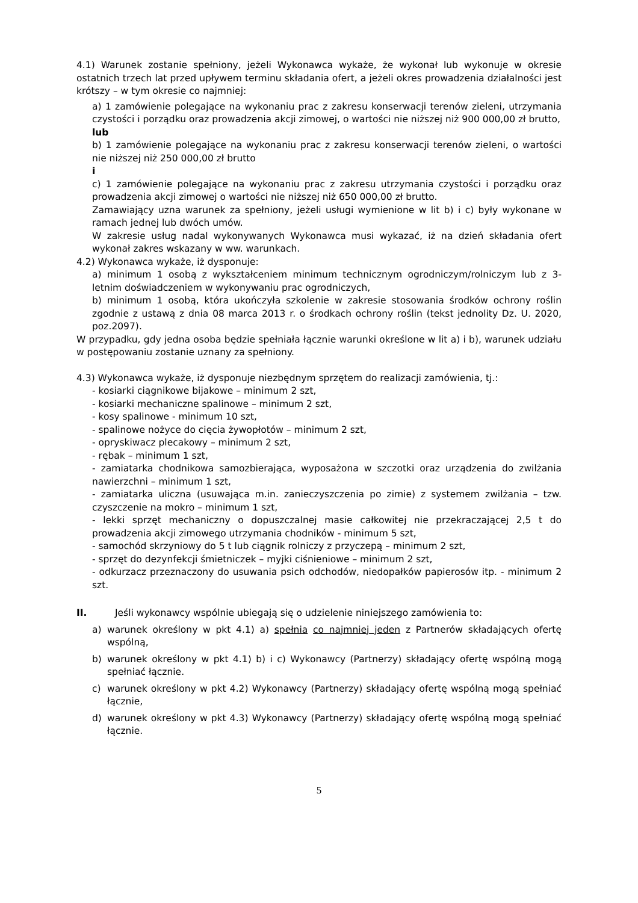4.1) Warunek zostanie spełniony, jeżeli Wykonawca wykaże, że wykonał lub wykonuje w okresie ostatnich trzech lat przed upływem terminu składania ofert, a jeżeli okres prowadzenia działalności jest krótszy – w tym okresie co najmniej:
a) 1 zamówienie polegające na wykonaniu prac z zakresu konserwacji terenów zieleni, utrzymania czystości i porządku oraz prowadzenia akcji zimowej, o wartości nie niższej niż 900 000,00 zł brutto,
lub
b) 1 zamówienie polegające na wykonaniu prac z zakresu konserwacji terenów zieleni, o wartości nie niższej niż 250 000,00 zł brutto
i
c) 1 zamówienie polegające na wykonaniu prac z zakresu utrzymania czystości i porządku oraz prowadzenia akcji zimowej o wartości nie niższej niż 650 000,00 zł brutto.
Zamawiający uzna warunek za spełniony, jeżeli usługi wymienione w lit b) i c) były wykonane w ramach jednej lub dwóch umów.
W zakresie usług nadal wykonywanych Wykonawca musi wykazać, iż na dzień składania ofert wykonał zakres wskazany w ww. warunkach.
4.2) Wykonawca wykaże, iż dysponuje:
a) minimum 1 osobą z wykształceniem minimum technicznym ogrodniczym/rolniczym lub z 3-letnim doświadczeniem w wykonywaniu prac ogrodniczych,
b) minimum 1 osobą, która ukończyła szkolenie w zakresie stosowania środków ochrony roślin zgodnie z ustawą z dnia 08 marca 2013 r. o środkach ochrony roślin (tekst jednolity Dz. U. 2020, poz.2097).
W przypadku, gdy jedna osoba będzie spełniała łącznie warunki określone w lit a) i b), warunek udziału w postępowaniu zostanie uznany za spełniony.
4.3) Wykonawca wykaże, iż dysponuje niezbędnym sprzętem do realizacji zamówienia, tj.:
- kosiarki ciągnikowe bijakowe – minimum 2 szt,
- kosiarki mechaniczne spalinowe – minimum 2 szt,
- kosy spalinowe - minimum 10 szt,
- spalinowe nożyce do cięcia żywopłotów – minimum 2 szt,
- opryskiwacz plecakowy – minimum 2 szt,
- rębak – minimum 1 szt,
- zamiatarka chodnikowa samozbierająca, wyposażona w szczotki oraz urządzenia do zwilżania nawierzchni – minimum 1 szt,
- zamiatarka uliczna (usuwająca m.in. zanieczyszczenia po zimie) z systemem zwilżania – tzw. czyszczenie na mokro – minimum 1 szt,
- lekki sprzęt mechaniczny o dopuszczalnej masie całkowitej nie przekraczającej 2,5 t do prowadzenia akcji zimowego utrzymania chodników - minimum 5 szt,
- samochód skrzyniowy do 5 t lub ciągnik rolniczy z przyczepą – minimum 2 szt,
- sprzęt do dezynfekcji śmietniczek – myjki ciśnieniowe – minimum 2 szt,
- odkurzacz przeznaczony do usuwania psich odchodów, niedopałków papierosów itp. - minimum 2 szt.
II. Jeśli wykonawcy wspólnie ubiegają się o udzielenie niniejszego zamówienia to:
a) warunek określony w pkt 4.1) a) spełnia co najmniej jeden z Partnerów składających ofertę wspólną,
b) warunek określony w pkt 4.1) b) i c) Wykonawcy (Partnerzy) składający ofertę wspólną mogą spełniać łącznie.
c) warunek określony w pkt 4.2) Wykonawcy (Partnerzy) składający ofertę wspólną mogą spełniać łącznie,
d) warunek określony w pkt 4.3) Wykonawcy (Partnerzy) składający ofertę wspólną mogą spełniać łącznie.
5